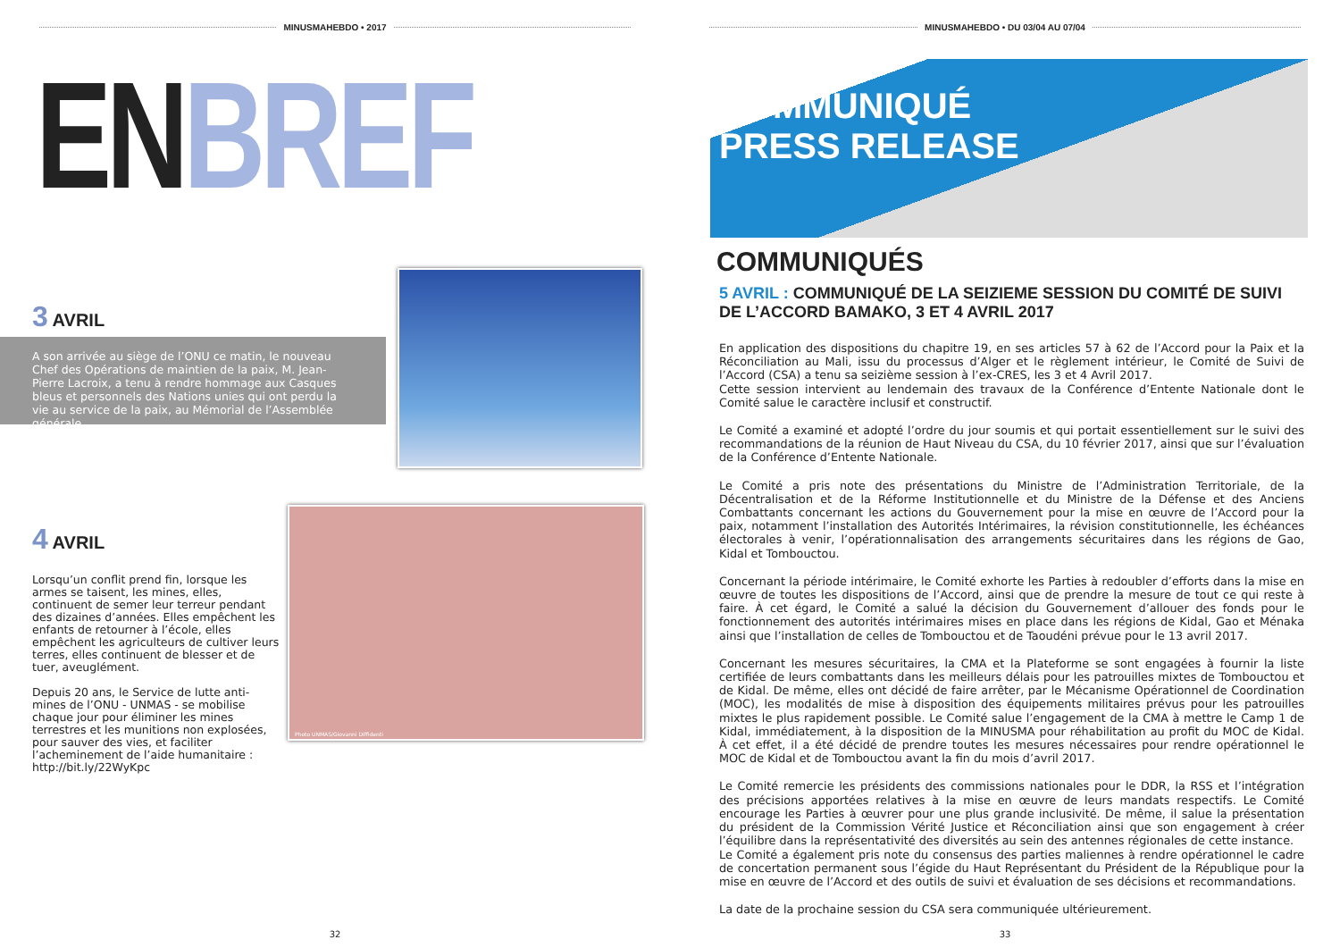MINUSMAHEBDO • 2017
ENBREF
3 AVRIL
A son arrivée au siège de l’ONU ce matin, le nouveau Chef des Opérations de maintien de la paix, M. Jean-Pierre Lacroix, a tenu à rendre hommage aux Casques bleus et personnels des Nations unies qui ont perdu la vie au service de la paix, au Mémorial de l’Assemblée générale.
4 AVRIL
Lorsqu’un conflit prend fin, lorsque les armes se taisent, les mines, elles, continuent de semer leur terreur pendant des dizaines d’années. Elles empêchent les enfants de retourner à l’école, elles empêchent les agriculteurs de cultiver leurs terres, elles continuent de blesser et de tuer, aveuglément.
Depuis 20 ans, le Service de lutte anti-mines de l’ONU - UNMAS - se mobilise chaque jour pour éliminer les mines terrestres et les munitions non explosées, pour sauver des vies, et faciliter l’acheminement de l’aide humanitaire :
http://bit.ly/22WyKpc
Photo UNMAS/Giovanni Diffidenti
32
MINUSMAHEBDO • DU 03/04 AU 07/04
COMMUNIQUÉ
PRESS RELEASE
COMMUNIQUÉS
5 AVRIL : COMMUNIQUÉ DE LA SEIZIEME SESSION DU COMITÉ DE SUIVI DE L’ACCORD BAMAKO, 3 ET 4 AVRIL 2017
En application des dispositions du chapitre 19, en ses articles 57 à 62 de l’Accord pour la Paix et la Réconciliation au Mali, issu du processus d’Alger et le règlement intérieur, le Comité de Suivi de l’Accord (CSA) a tenu sa seizième session à l’ex-CRES, les 3 et 4 Avril 2017.
Cette session intervient au lendemain des travaux de la Conférence d’Entente Nationale dont le Comité salue le caractère inclusif et constructif.
Le Comité a examiné et adopté l’ordre du jour soumis et qui portait essentiellement sur le suivi des recommandations de la réunion de Haut Niveau du CSA, du 10 février 2017, ainsi que sur l’évaluation de la Conférence d’Entente Nationale.
Le Comité a pris note des présentations du Ministre de l’Administration Territoriale, de la Décentralisation et de la Réforme Institutionnelle et du Ministre de la Défense et des Anciens Combattants concernant les actions du Gouvernement pour la mise en œuvre de l’Accord pour la paix, notamment l’installation des Autorités Intérimaires, la révision constitutionnelle, les échéances électorales à venir, l’opérationnalisation des arrangements sécuritaires dans les régions de Gao, Kidal et Tombouctou.
Concernant la période intérimaire, le Comité exhorte les Parties à redoubler d’efforts dans la mise en œuvre de toutes les dispositions de l’Accord, ainsi que de prendre la mesure de tout ce qui reste à faire. À cet égard, le Comité a salué la décision du Gouvernement d’allouer des fonds pour le fonctionnement des autorités intérimaires mises en place dans les régions de Kidal, Gao et Ménaka ainsi que l’installation de celles de Tombouctou et de Taoudéni prévue pour le 13 avril 2017.
Concernant les mesures sécuritaires, la CMA et la Plateforme se sont engagées à fournir la liste certifiée de leurs combattants dans les meilleurs délais pour les patrouilles mixtes de Tombouctou et de Kidal. De même, elles ont décidé de faire arrêter, par le Mécanisme Opérationnel de Coordination (MOC), les modalités de mise à disposition des équipements militaires prévus pour les patrouilles mixtes le plus rapidement possible. Le Comité salue l’engagement de la CMA à mettre le Camp 1 de Kidal, immédiatement, à la disposition de la MINUSMA pour réhabilitation au profit du MOC de Kidal. À cet effet, il a été décidé de prendre toutes les mesures nécessaires pour rendre opérationnel le MOC de Kidal et de Tombouctou avant la fin du mois d’avril 2017.
Le Comité remercie les présidents des commissions nationales pour le DDR, la RSS et l’intégration des précisions apportées relatives à la mise en œuvre de leurs mandats respectifs. Le Comité encourage les Parties à œuvrer pour une plus grande inclusivité. De même, il salue la présentation du président de la Commission Vérité Justice et Réconciliation ainsi que son engagement à créer l’équilibre dans la représentativité des diversités au sein des antennes régionales de cette instance.
Le Comité a également pris note du consensus des parties maliennes à rendre opérationnel le cadre de concertation permanent sous l’égide du Haut Représentant du Président de la République pour la mise en œuvre de l’Accord et des outils de suivi et évaluation de ses décisions et recommandations.
La date de la prochaine session du CSA sera communiquée ultérieurement.
33